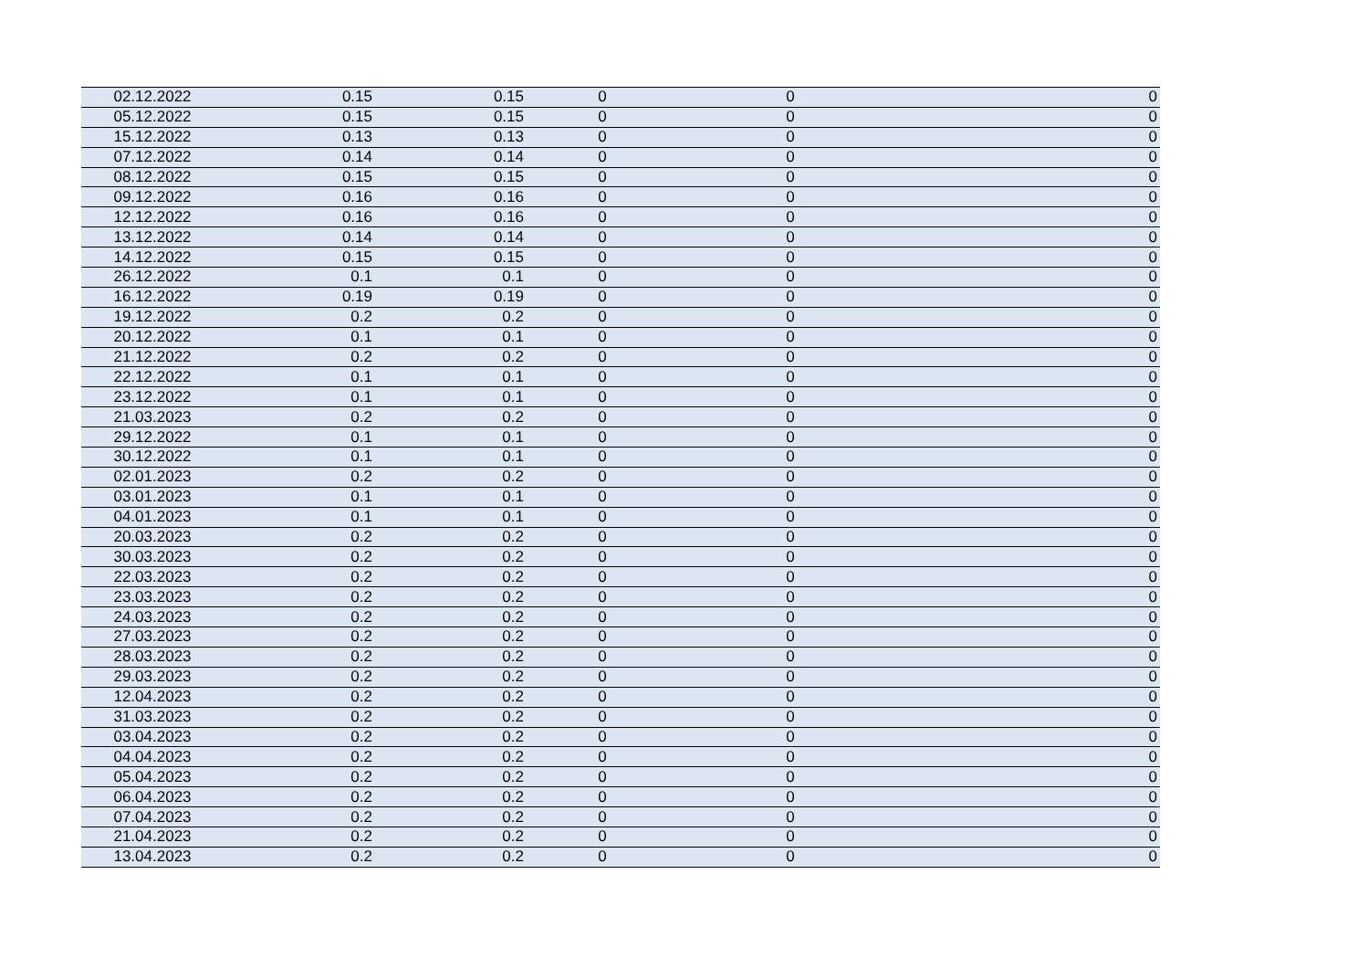| 02.12.2022 | 0.15 | 0.15 | 0 | 0 | 0 |
| 05.12.2022 | 0.15 | 0.15 | 0 | 0 | 0 |
| 15.12.2022 | 0.13 | 0.13 | 0 | 0 | 0 |
| 07.12.2022 | 0.14 | 0.14 | 0 | 0 | 0 |
| 08.12.2022 | 0.15 | 0.15 | 0 | 0 | 0 |
| 09.12.2022 | 0.16 | 0.16 | 0 | 0 | 0 |
| 12.12.2022 | 0.16 | 0.16 | 0 | 0 | 0 |
| 13.12.2022 | 0.14 | 0.14 | 0 | 0 | 0 |
| 14.12.2022 | 0.15 | 0.15 | 0 | 0 | 0 |
| 26.12.2022 | 0.1 | 0.1 | 0 | 0 | 0 |
| 16.12.2022 | 0.19 | 0.19 | 0 | 0 | 0 |
| 19.12.2022 | 0.2 | 0.2 | 0 | 0 | 0 |
| 20.12.2022 | 0.1 | 0.1 | 0 | 0 | 0 |
| 21.12.2022 | 0.2 | 0.2 | 0 | 0 | 0 |
| 22.12.2022 | 0.1 | 0.1 | 0 | 0 | 0 |
| 23.12.2022 | 0.1 | 0.1 | 0 | 0 | 0 |
| 21.03.2023 | 0.2 | 0.2 | 0 | 0 | 0 |
| 29.12.2022 | 0.1 | 0.1 | 0 | 0 | 0 |
| 30.12.2022 | 0.1 | 0.1 | 0 | 0 | 0 |
| 02.01.2023 | 0.2 | 0.2 | 0 | 0 | 0 |
| 03.01.2023 | 0.1 | 0.1 | 0 | 0 | 0 |
| 04.01.2023 | 0.1 | 0.1 | 0 | 0 | 0 |
| 20.03.2023 | 0.2 | 0.2 | 0 | 0 | 0 |
| 30.03.2023 | 0.2 | 0.2 | 0 | 0 | 0 |
| 22.03.2023 | 0.2 | 0.2 | 0 | 0 | 0 |
| 23.03.2023 | 0.2 | 0.2 | 0 | 0 | 0 |
| 24.03.2023 | 0.2 | 0.2 | 0 | 0 | 0 |
| 27.03.2023 | 0.2 | 0.2 | 0 | 0 | 0 |
| 28.03.2023 | 0.2 | 0.2 | 0 | 0 | 0 |
| 29.03.2023 | 0.2 | 0.2 | 0 | 0 | 0 |
| 12.04.2023 | 0.2 | 0.2 | 0 | 0 | 0 |
| 31.03.2023 | 0.2 | 0.2 | 0 | 0 | 0 |
| 03.04.2023 | 0.2 | 0.2 | 0 | 0 | 0 |
| 04.04.2023 | 0.2 | 0.2 | 0 | 0 | 0 |
| 05.04.2023 | 0.2 | 0.2 | 0 | 0 | 0 |
| 06.04.2023 | 0.2 | 0.2 | 0 | 0 | 0 |
| 07.04.2023 | 0.2 | 0.2 | 0 | 0 | 0 |
| 21.04.2023 | 0.2 | 0.2 | 0 | 0 | 0 |
| 13.04.2023 | 0.2 | 0.2 | 0 | 0 | 0 |